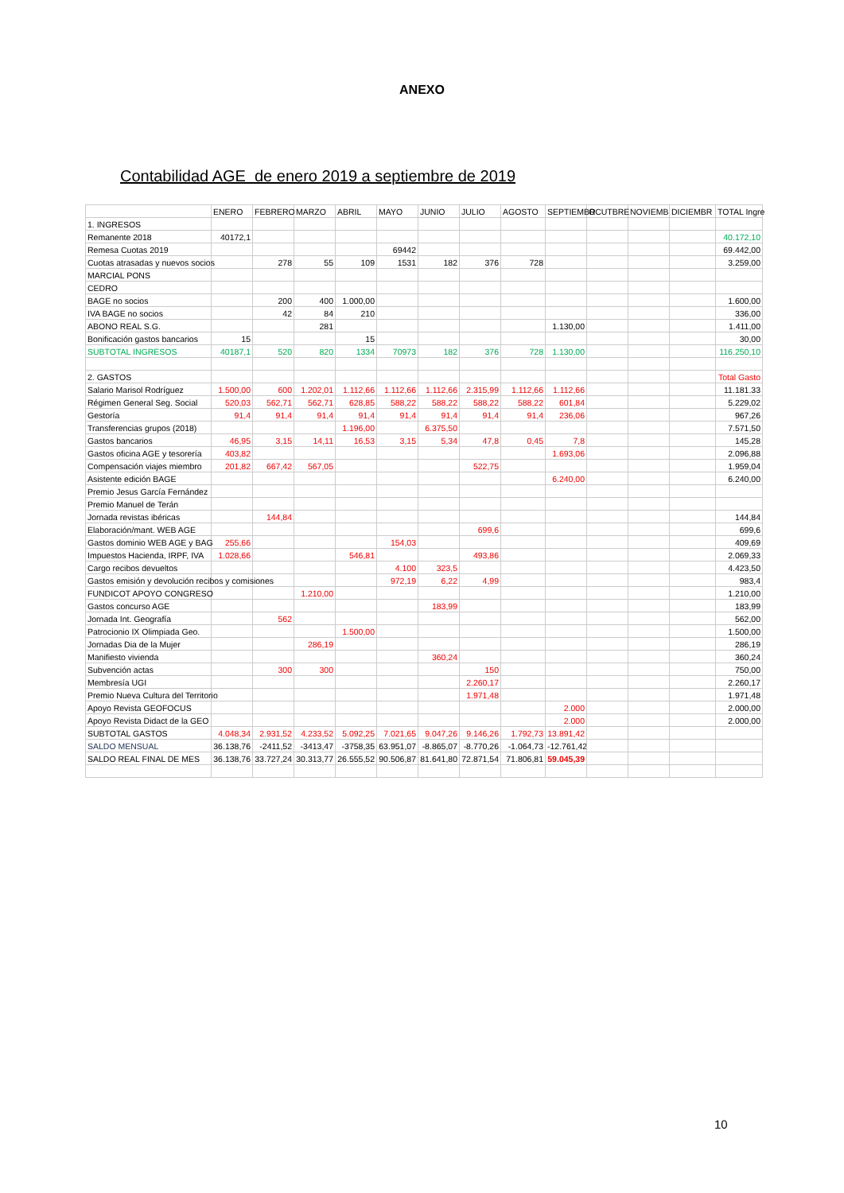ANEXO
Contabilidad AGE de enero 2019 a septiembre de 2019
| | ENERO | FEBRERO | MARZO | ABRIL | MAYO | JUNIO | JULIO | AGOSTO | SEPTIEMBR | OCUTBRE | NOVIEMB | DICIEMBR | TOTAL Ingre |
| 1. INGRESOS | | | | | | | | | | | | | |
| Remanente 2018 | 40172,1 | | | | | | | | | | | | 40.172,10 |
| Remesa Cuotas 2019 | | | | | 69442 | | | | | | | | 69.442,00 |
| Cuotas atrasadas y nuevos socios | | 278 | 55 | 109 | 1531 | 182 | 376 | 728 | | | | | 3.259,00 |
| MARCIAL PONS | | | | | | | | | | | | | |
| CEDRO | | | | | | | | | | | | | |
| BAGE no socios | | 200 | 400 | 1.000,00 | | | | | | | | | 1.600,00 |
| IVA BAGE no socios | | 42 | 84 | 210 | | | | | | | | | 336,00 |
| ABONO REAL S.G. | | | 281 | | | | | | 1.130,00 | | | | 1.411,00 |
| Bonificación gastos bancarios | 15 | | | 15 | | | | | | | | | 30,00 |
| SUBTOTAL INGRESOS | 40187,1 | 520 | 820 | 1334 | 70973 | 182 | 376 | 728 | 1.130,00 | | | | 116.250,10 |
| 2. GASTOS | | | | | | | | | | | | | Total Gasto |
| Salario Marisol Rodríguez | 1.500,00 | 600 | 1.202,01 | 1.112,66 | 1.112,66 | 1.112,66 | 2.315,99 | 1.112,66 | 1.112,66 | | | | 11.181.33 |
| Régimen General Seg. Social | 520,03 | 562,71 | 562,71 | 628,85 | 588,22 | 588,22 | 588,22 | 588,22 | 601,84 | | | | 5.229,02 |
| Gestoría | 91,4 | 91,4 | 91,4 | 91,4 | 91,4 | 91,4 | 91,4 | 91,4 | 236,06 | | | | 967,26 |
| Transferencias grupos (2018) | | | | 1.196,00 | | 6.375,50 | | | | | | | 7.571,50 |
| Gastos bancarios | 46,95 | 3,15 | 14,11 | 16,53 | 3,15 | 5,34 | 47,8 | 0,45 | 7,8 | | | | 145,28 |
| Gastos oficina AGE y tesorería | 403,82 | | | | | | | | 1.693,06 | | | | 2.096,88 |
| Compensación viajes miembro | 201,82 | 667,42 | 567,05 | | | | 522,75 | | | | | | 1.959,04 |
| Asistente edición BAGE | | | | | | | | | 6.240,00 | | | | 6.240,00 |
| Premio Jesus García Fernández | | | | | | | | | | | | | |
| Premio Manuel de Terán | | | | | | | | | | | | | |
| Jornada revistas ibéricas | | 144,84 | | | | | | | | | | | 144,84 |
| Elaboración/mant. WEB AGE | | | | | | | 699,6 | | | | | | 699,6 |
| Gastos dominio WEB AGE y BAG | 255,66 | | | | 154,03 | | | | | | | | 409,69 |
| Impuestos Hacienda, IRPF, IVA | 1.028,66 | | | 546,81 | | | 493,86 | | | | | | 2.069,33 |
| Cargo recibos devueltos | | | | | 4.100 | 323,5 | | | | | | | 4.423,50 |
| Gastos emisión y devolución recibos y comisiones | | | | | 972,19 | 6,22 | 4,99 | | | | | | 983,4 |
| FUNDICOT APOYO CONGRESO | | | 1.210,00 | | | | | | | | | | 1.210,00 |
| Gastos concurso AGE | | | | | | 183,99 | | | | | | | 183,99 |
| Jornada Int. Geografía | | 562 | | | | | | | | | | | 562,00 |
| Patrocionio IX Olimpiada Geo. | | | | 1.500,00 | | | | | | | | | 1.500,00 |
| Jornadas Dia de la Mujer | | | 286,19 | | | | | | | | | | 286,19 |
| Manifiesto vivienda | | | | | | 360,24 | | | | | | | 360,24 |
| Subvención actas | | 300 | 300 | | | | 150 | | | | | | 750,00 |
| Membresía UGI | | | | | | | 2.260,17 | | | | | | 2.260,17 |
| Premio Nueva Cultura del Territorio | | | | | | | 1.971,48 | | | | | | 1.971,48 |
| Apoyo Revista GEOFOCUS | | | | | | | | | 2.000 | | | | 2.000,00 |
| Apoyo Revista Didact de la GEO | | | | | | | | | 2.000 | | | | 2.000,00 |
| SUBTOTAL GASTOS | 4.048,34 | 2.931,52 | 4.233,52 | 5.092,25 | 7.021,65 | 9.047,26 | 9.146,26 | 1.792,73 | 13.891,42 | | | | |
| SALDO MENSUAL | 36.138,76 | -2411,52 | -3413,47 | -3758,35 | 63.951,07 | -8.865,07 | -8.770,26 | -1.064,73 | -12.761,42 | | | | |
| SALDO REAL FINAL DE MES | 36.138,76 | 33.727,24 | 30.313,77 | 26.555,52 | 90.506,87 | 81.641,80 | 72.871,54 | 71.806,81 | 59.045,39 | | | | |
10